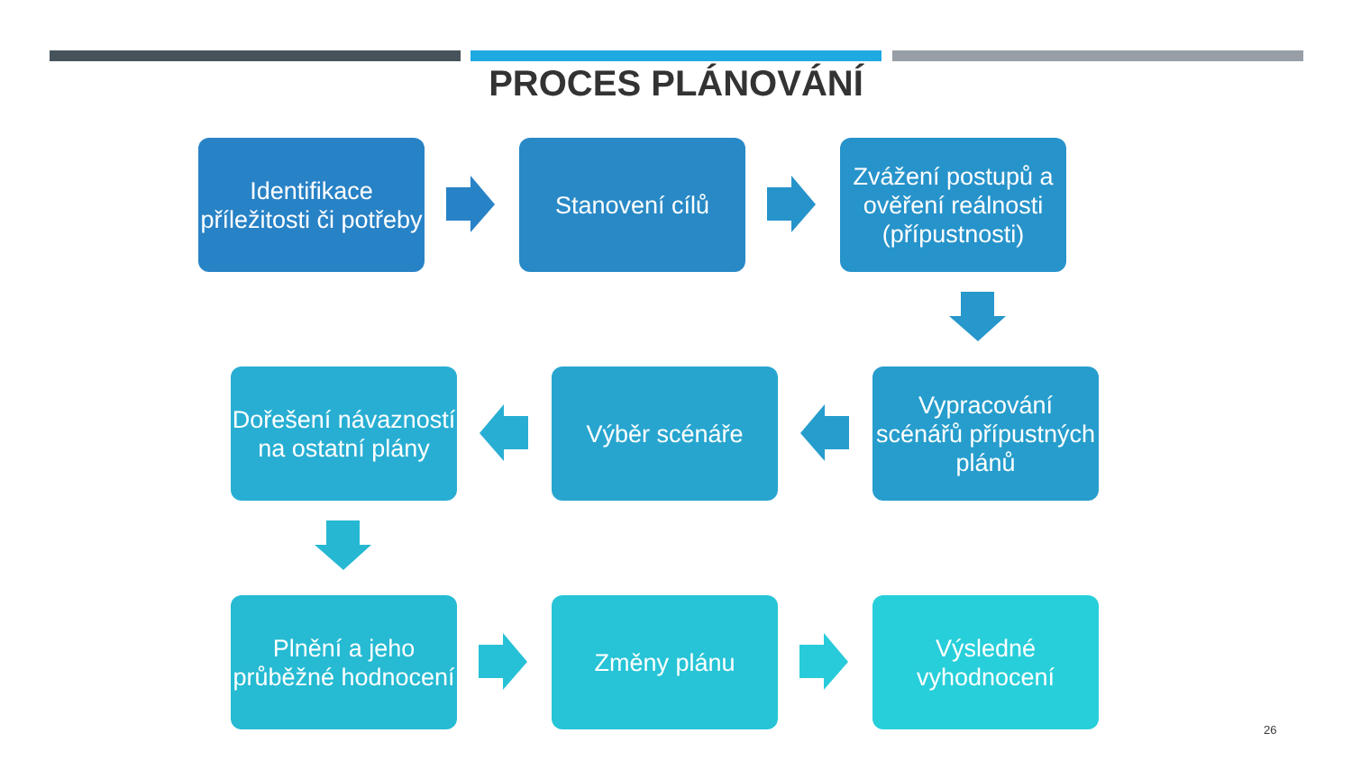PROCES PLÁNOVÁNÍ
Identifikace příležitosti či potřeby
Stanovení cílů
Zvážení postupů a ověření reálnosti (přípustnosti)
Vypracování scénářů přípustných plánů
Výběr scénáře
Dořešení návazností na ostatní plány
Plnění a jeho průběžné hodnocení
Změny plánu
Výsledné vyhodnocení
26